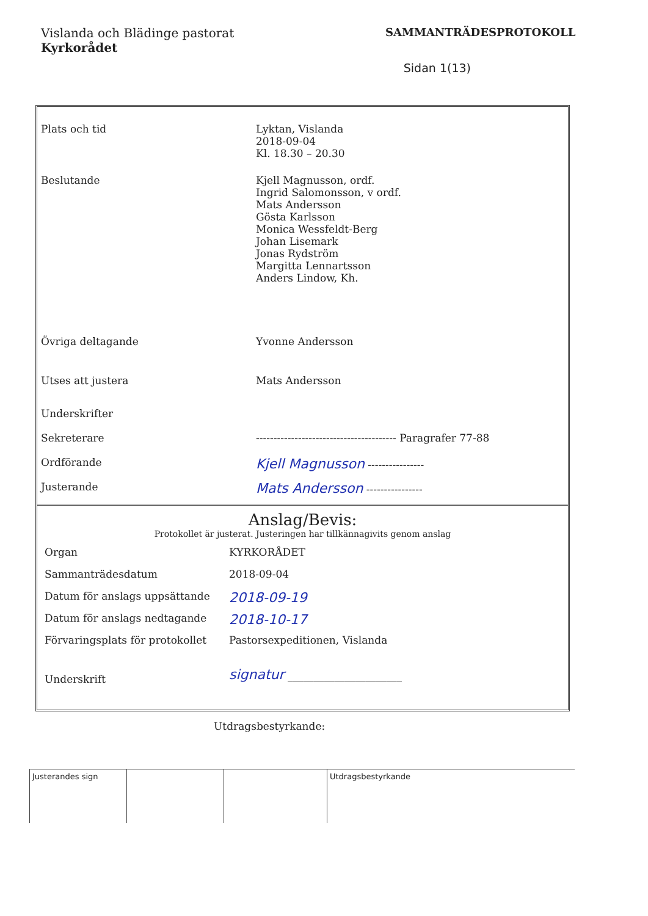Vislanda och Blädinge pastorat
Kyrkorådet
SAMMANTRÄDESPROTOKOLL
Sidan 1(13)
| Plats och tid | Lyktan, Vislanda 2018-09-04 Kl. 18.30 – 20.30 |
| Beslutande | Kjell Magnusson, ordf. Ingrid Salomonsson, v ordf. Mats Andersson Gösta Karlsson Monica Wessfeldt-Berg Johan Lisemark Jonas Rydström Margitta Lennartsson Anders Lindow, Kh. |
| Övriga deltagande | Yvonne Andersson |
| Utses att justera | Mats Andersson |
| Underskrifter | |
| Sekreterare | ---------------------------------------- Paragrafer 77-88 |
| Ordförande | Kjell Magnusson ---------------- |
| Justerande | Mats Andersson ---------------- |
Anslag/Bevis:
Protokollet är justerat. Justeringen har tillkännagivits genom anslag
| Organ | KYRKORÅDET |
| Sammanträdesdatum | 2018-09-04 |
| Datum för anslags uppsättande | 2018-09-19 |
| Datum för anslags nedtagande | 2018-10-17 |
| Förvaringsplats för protokollet | Pastorsexpeditionen, Vislanda |
| Underskrift | signatur ______________________ |
Utdragsbestyrkande:
Justerandes sign Utdragsbestyrkande